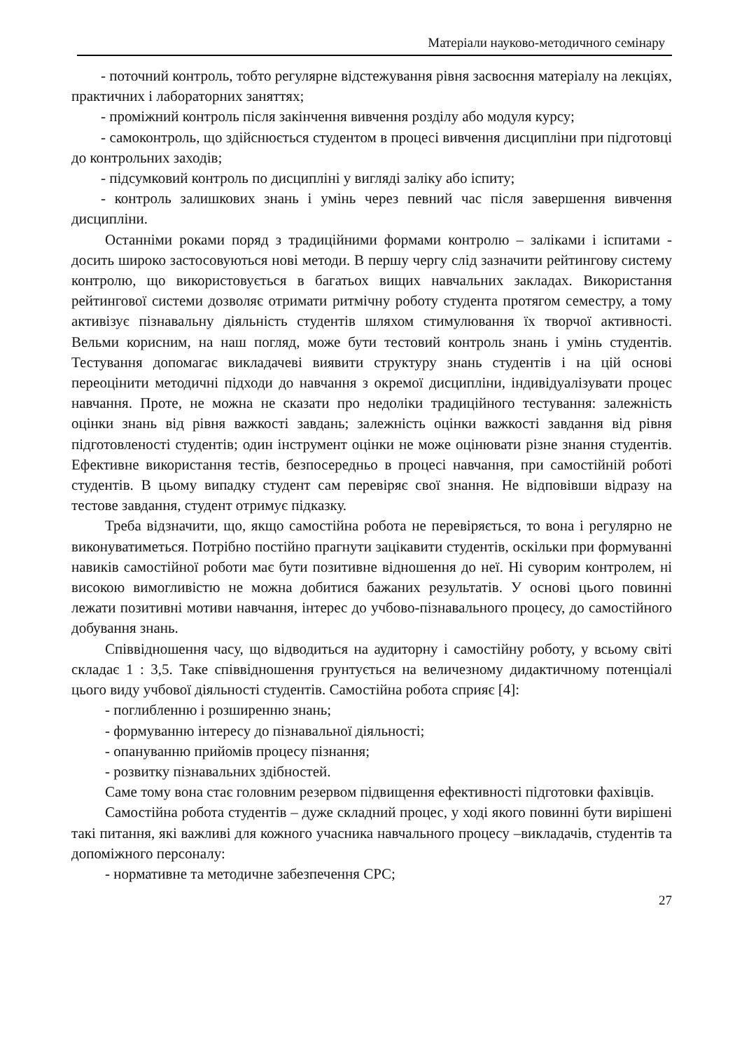Матеріали науково-методичного семінару
- поточний контроль, тобто регулярне відстежування рівня засвоєння матеріалу на лекціях, практичних і лабораторних заняттях;
- проміжний контроль після закінчення вивчення розділу або модуля курсу;
- самоконтроль, що здійснюється студентом в процесі вивчення дисципліни при підготовці до контрольних заходів;
- підсумковий контроль по дисципліні у вигляді заліку або іспиту;
- контроль залишкових знань і умінь через певний час після завершення вивчення дисципліни.
Останніми роками поряд з традиційними формами контролю – заліками і іспитами - досить широко застосовуються нові методи. В першу чергу слід зазначити рейтингову систему контролю, що використовується в багатьох вищих навчальних закладах. Використання рейтингової системи дозволяє отримати ритмічну роботу студента протягом семестру, а тому активізує пізнавальну діяльність студентів шляхом стимулювання їх творчої активності. Вельми корисним, на наш погляд, може бути тестовий контроль знань і умінь студентів. Тестування допомагає викладачеві виявити структуру знань студентів і на цій основі переоцінити методичні підходи до навчання з окремої дисципліни, індивідуалізувати процес навчання. Проте, не можна не сказати про недоліки традиційного тестування: залежність оцінки знань від рівня важкості завдань; залежність оцінки важкості завдання від рівня підготовленості студентів; один інструмент оцінки не може оцінювати різне знання студентів. Ефективне використання тестів, безпосередньо в процесі навчання, при самостійній роботі студентів. В цьому випадку студент сам перевіряє свої знання. Не відповівши відразу на тестове завдання, студент отримує підказку.
Треба відзначити, що, якщо самостійна робота не перевіряється, то вона і регулярно не виконуватиметься. Потрібно постійно прагнути зацікавити студентів, оскільки при формуванні навиків самостійної роботи має бути позитивне відношення до неї. Ні суворим контролем, ні високою вимогливістю не можна добитися бажаних результатів. У основі цього повинні лежати позитивні мотиви навчання, інтерес до учбово-пізнавального процесу, до самостійного добування знань.
Співвідношення часу, що відводиться на аудиторну і самостійну роботу, у всьому світі складає 1 : 3,5. Таке співвідношення грунтується на величезному дидактичному потенціалі цього виду учбової діяльності студентів. Самостійна робота сприяє [4]:
- поглибленню і розширенню знань;
- формуванню інтересу до пізнавальної діяльності;
- опануванню прийомів процесу пізнання;
- розвитку пізнавальних здібностей.
Саме тому вона стає головним резервом підвищення ефективності підготовки фахівців.
Самостійна робота студентів – дуже складний процес, у ході якого повинні бути вирішені такі питання, які важливі для кожного учасника навчального процесу –викладачів, студентів та допоміжного персоналу:
- нормативне та методичне забезпечення СРС;
27